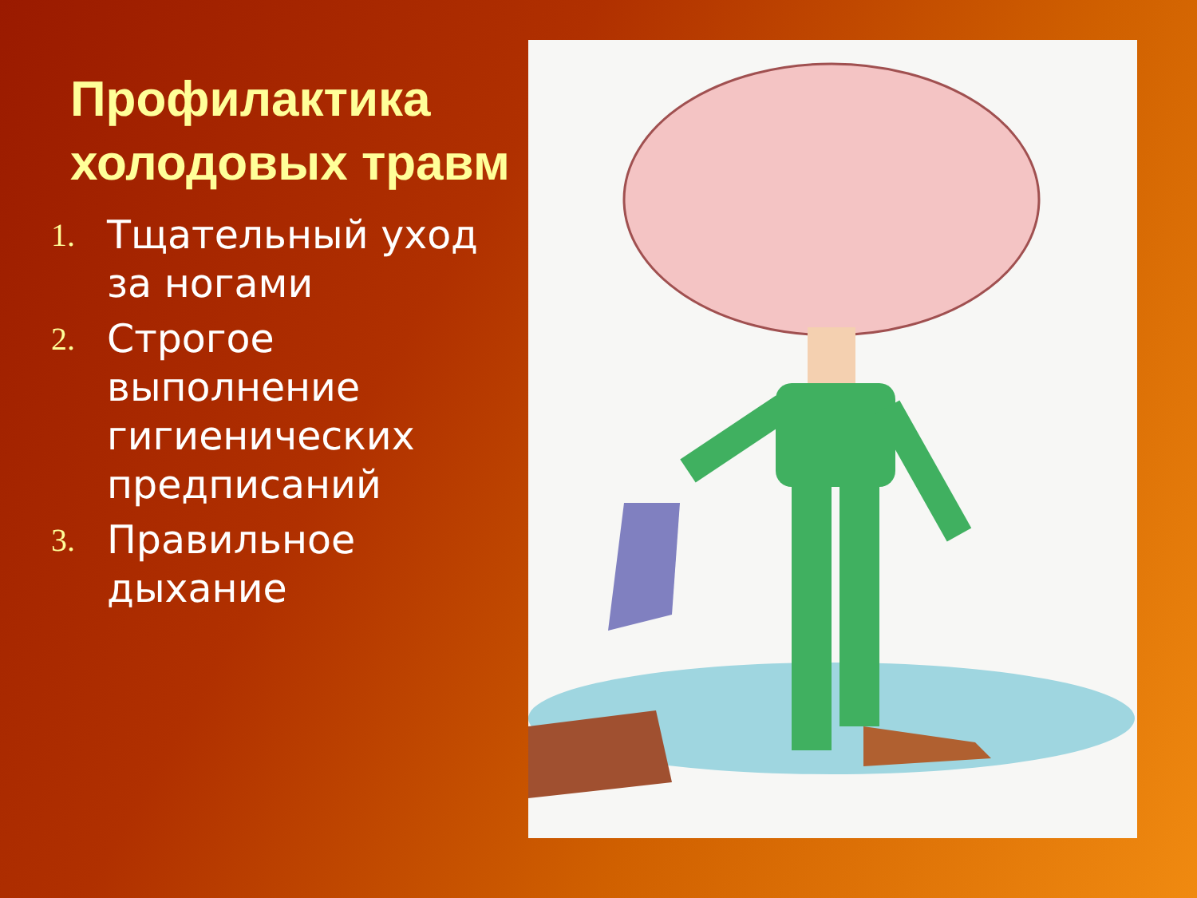Профилактика холодовых травм
1. Тщательный уход за ногами
2. Строгое выполнение гигиенических предписаний
3. Правильное дыхание